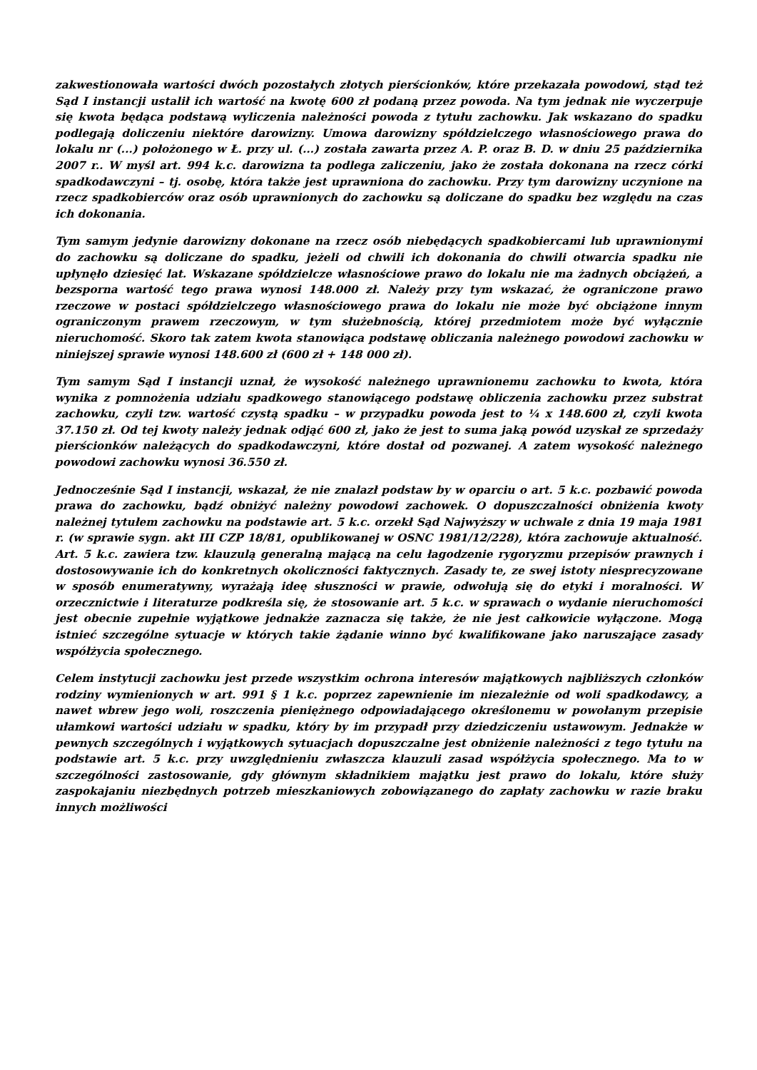zakwestionowała wartości dwóch pozostałych złotych pierścionków, które przekazała powodowi, stąd też Sąd I instancji ustalił ich wartość na kwotę 600 zł podaną przez powoda. Na tym jednak nie wyczerpuje się kwota będąca podstawą wyliczenia należności powoda z tytułu zachowku. Jak wskazano do spadku podlegają doliczeniu niektóre darowizny. Umowa darowizny spółdzielczego własnościowego prawa do lokalu nr (...) położonego w Ł. przy ul. (...) została zawarta przez A. P. oraz B. D. w dniu 25 października 2007 r.. W myśl art. 994 k.c. darowizna ta podlega zaliczeniu, jako że została dokonana na rzecz córki spadkodawczyni – tj. osobę, która także jest uprawniona do zachowku. Przy tym darowizny uczynione na rzecz spadkobierców oraz osób uprawnionych do zachowku są doliczane do spadku bez względu na czas ich dokonania.
Tym samym jedynie darowizny dokonane na rzecz osób niebędących spadkobiercami lub uprawnionymi do zachowku są doliczane do spadku, jeżeli od chwili ich dokonania do chwili otwarcia spadku nie upłynęło dziesięć lat. Wskazane spółdzielcze własnościowe prawo do lokalu nie ma żadnych obciążeń, a bezsporna wartość tego prawa wynosi 148.000 zł. Należy przy tym wskazać, że ograniczone prawo rzeczowe w postaci spółdzielczego własnościowego prawa do lokalu nie może być obciążone innym ograniczonym prawem rzeczowym, w tym służebnością, której przedmiotem może być wyłącznie nieruchomość. Skoro tak zatem kwota stanowiąca podstawę obliczania należnego powodowi zachowku w niniejszej sprawie wynosi 148.600 zł (600 zł + 148 000 zł).
Tym samym Sąd I instancji uznał, że wysokość należnego uprawnionemu zachowku to kwota, która wynika z pomnożenia udziału spadkowego stanowiącego podstawę obliczenia zachowku przez substrat zachowku, czyli tzw. wartość czystą spadku – w przypadku powoda jest to ¼ x 148.600 zł, czyli kwota 37.150 zł. Od tej kwoty należy jednak odjąć 600 zł, jako że jest to suma jaką powód uzyskał ze sprzedaży pierścionków należących do spadkodawczyni, które dostał od pozwanej. A zatem wysokość należnego powodowi zachowku wynosi 36.550 zł.
Jednocześnie Sąd I instancji, wskazał, że nie znalazł podstaw by w oparciu o art. 5 k.c. pozbawić powoda prawa do zachowku, bądź obniżyć należny powodowi zachowek. O dopuszczalności obniżenia kwoty należnej tytułem zachowku na podstawie art. 5 k.c. orzekł Sąd Najwyższy w uchwale z dnia 19 maja 1981 r. (w sprawie sygn. akt III CZP 18/81, opublikowanej w OSNC 1981/12/228), która zachowuje aktualność. Art. 5 k.c. zawiera tzw. klauzulą generalną mającą na celu łagodzenie rygoryzmu przepisów prawnych i dostosowywanie ich do konkretnych okoliczności faktycznych. Zasady te, ze swej istoty niesprecyzowane w sposób enumeratywny, wyrażają ideę słuszności w prawie, odwołują się do etyki i moralności. W orzecznictwie i literaturze podkreśla się, że stosowanie art. 5 k.c. w sprawach o wydanie nieruchomości jest obecnie zupełnie wyjątkowe jednakże zaznacza się także, że nie jest całkowicie wyłączone. Mogą istnieć szczególne sytuacje w których takie żądanie winno być kwalifikowane jako naruszające zasady współżycia społecznego.
Celem instytucji zachowku jest przede wszystkim ochrona interesów majątkowych najbliższych członków rodziny wymienionych w art. 991 § 1 k.c. poprzez zapewnienie im niezależnie od woli spadkodawcy, a nawet wbrew jego woli, roszczenia pieniężnego odpowiadającego określonemu w powołanym przepisie ułamkowi wartości udziału w spadku, który by im przypadł przy dziedziczeniu ustawowym. Jednakże w pewnych szczególnych i wyjątkowych sytuacjach dopuszczalne jest obniżenie należności z tego tytułu na podstawie art. 5 k.c. przy uwzględnieniu zwłaszcza klauzuli zasad współżycia społecznego. Ma to w szczególności zastosowanie, gdy głównym składnikiem majątku jest prawo do lokalu, które służy zaspokajaniu niezbędnych potrzeb mieszkaniowych zobowiązanego do zapłaty zachowku w razie braku innych możliwości